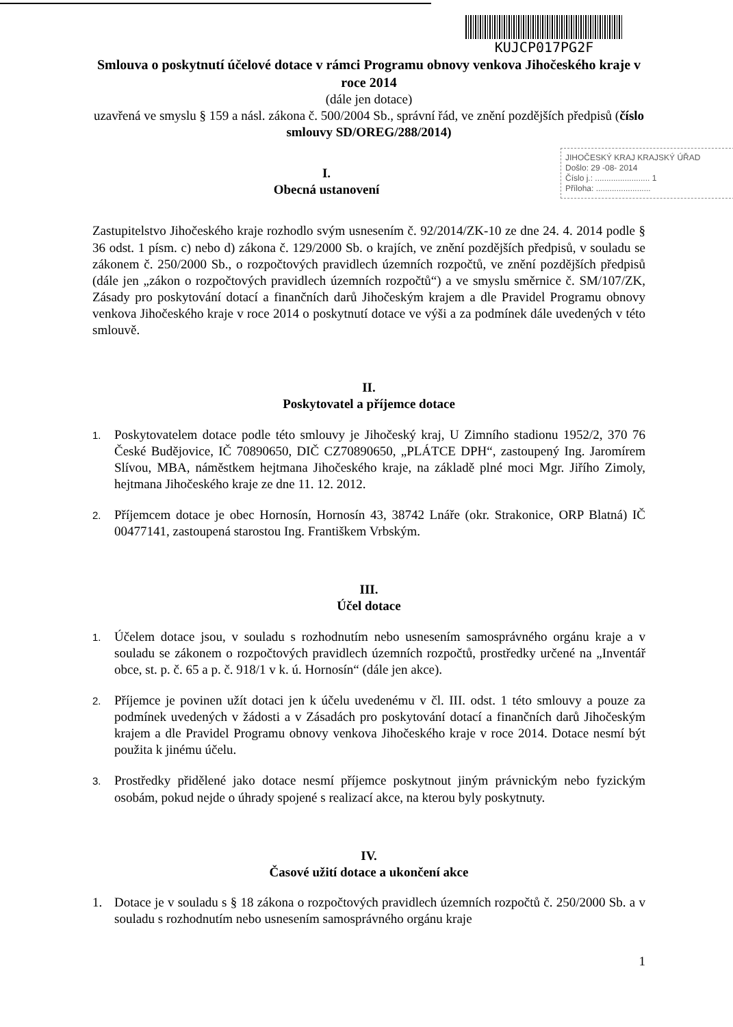KUJCP017PG2F
Smlouva o poskytnutí účelové dotace v rámci Programu obnovy venkova Jihočeského kraje v roce 2014
(dále jen dotace)
uzavřená ve smyslu § 159 a násl. zákona č. 500/2004 Sb., správní řád, ve znění pozdějších předpisů (číslo smlouvy SD/OREG/288/2014)
JIHOČESKÝ KRAJ KRAJSKÝ ÚŘAD
Došlo: 29 -08- 2014
Číslo j.: ........................ 1
Příloha: ........................
I.
Obecná ustanovení
Zastupitelstvo Jihočeského kraje rozhodlo svým usnesením č. 92/2014/ZK-10 ze dne 24. 4. 2014 podle § 36 odst. 1 písm. c) nebo d) zákona č. 129/2000 Sb. o krajích, ve znění pozdějších předpisů, v souladu se zákonem č. 250/2000 Sb., o rozpočtových pravidlech územních rozpočtů, ve znění pozdějších předpisů (dále jen „zákon o rozpočtových pravidlech územních rozpočtů“) a ve smyslu směrnice č. SM/107/ZK, Zásady pro poskytování dotací a finančních darů Jihočeským krajem a dle Pravidel Programu obnovy venkova Jihočeského kraje v roce 2014 o poskytnutí dotace ve výši a za podmínek dále uvedených v této smlouvě.
II.
Poskytovatel a příjemce dotace
1. Poskytovatelem dotace podle této smlouvy je Jihočeský kraj, U Zimního stadionu 1952/2, 370 76 České Budějovice, IČ 70890650, DIČ CZ70890650, „PLÁTCE DPH“, zastoupený Ing. Jaromírem Slívou, MBA, náměstkem hejtmana Jihočeského kraje, na základě plné moci Mgr. Jiřího Zimoly, hejtmana Jihočeského kraje ze dne 11. 12. 2012.
2. Příjemcem dotace je obec Hornosín, Hornosín 43, 38742 Lnáře (okr. Strakonice, ORP Blatná) IČ 00477141, zastoupená starostou Ing. Františkem Vrbským.
III.
Účel dotace
1. Účelem dotace jsou, v souladu s rozhodnutím nebo usnesením samosprávného orgánu kraje a v souladu se zákonem o rozpočtových pravidlech územních rozpočtů, prostředky určené na „Inventář obce, st. p. č. 65 a p. č. 918/1 v k. ú. Hornosín“ (dále jen akce).
2. Příjemce je povinen užít dotaci jen k účelu uvedenému v čl. III. odst. 1 této smlouvy a pouze za podmínek uvedených v žádosti a v Zásadách pro poskytování dotací a finančních darů Jihočeským krajem a dle Pravidel Programu obnovy venkova Jihočeského kraje v roce 2014. Dotace nesmí být použita k jinému účelu.
3. Prostředky přidělené jako dotace nesmí příjemce poskytnout jiným právnickým nebo fyzickým osobám, pokud nejde o úhrady spojené s realizací akce, na kterou byly poskytnuty.
IV.
Časové užití dotace a ukončení akce
1. Dotace je v souladu s § 18 zákona o rozpočtových pravidlech územních rozpočtů č. 250/2000 Sb. a v souladu s rozhodnutím nebo usnesením samosprávného orgánu kraje
1